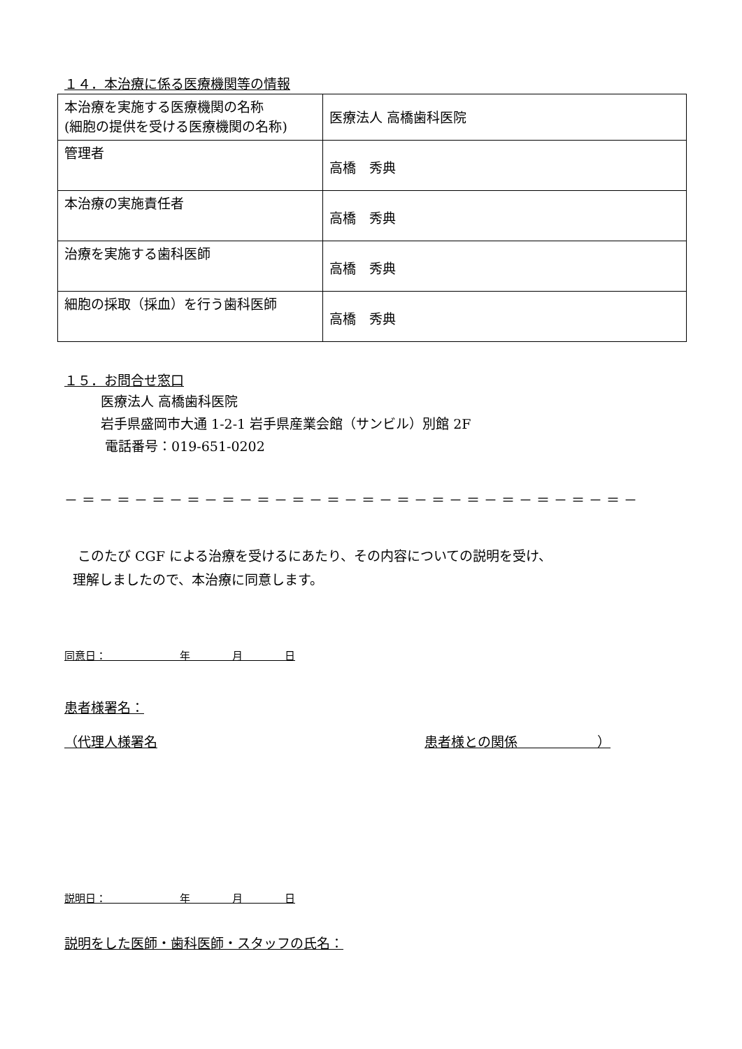１４．本治療に係る医療機関等の情報
| 本治療を実施する医療機関の名称 (細胞の提供を受ける医療機関の名称) | 医療法人 高橋歯科医院 |
| 管理者 | 高橋 秀典 |
| 本治療の実施責任者 | 高橋 秀典 |
| 治療を実施する歯科医師 | 高橋 秀典 |
| 細胞の採取（採血）を行う歯科医師 | 高橋 秀典 |
１５．お問合せ窓口
医療法人 高橋歯科医院
岩手県盛岡市大通 1-2-1 岩手県産業会館（サンビル）別館 2F
電話番号：019-651-0202
－＝－＝－＝－＝－＝－＝－＝－＝－＝－＝－＝－＝－＝－＝－＝－＝－
　このたび CGF による治療を受けるにあたり、その内容についての説明を受け、
理解しましたので、本治療に同意します。
同意日：　　　　　　　年　　　　月　　　　日
患者様署名：
（代理人様署名 患者様との関係　　　　　　）
説明日：　　　　　　　年　　　　月　　　　日
説明をした医師・歯科医師・スタッフの氏名：